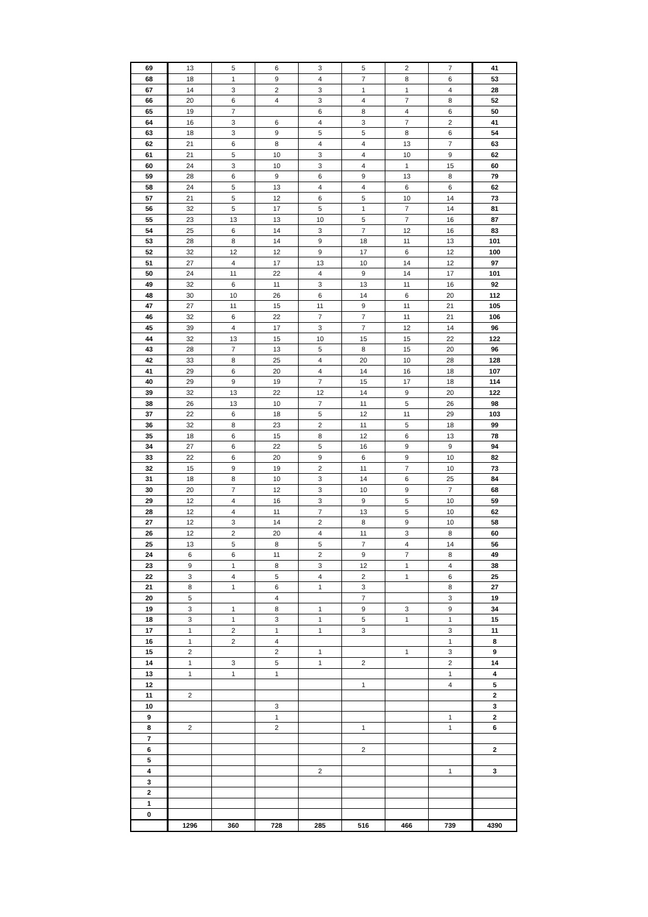| 69 | 13 | 5 | 6 | 3 | 5 | 2 | 7 | 41 |
| 68 | 18 | 1 | 9 | 4 | 7 | 8 | 6 | 53 |
| 67 | 14 | 3 | 2 | 3 | 1 | 1 | 4 | 28 |
| 66 | 20 | 6 | 4 | 3 | 4 | 7 | 8 | 52 |
| 65 | 19 | 7 | | 6 | 8 | 4 | 6 | 50 |
| 64 | 16 | 3 | 6 | 4 | 3 | 7 | 2 | 41 |
| 63 | 18 | 3 | 9 | 5 | 5 | 8 | 6 | 54 |
| 62 | 21 | 6 | 8 | 4 | 4 | 13 | 7 | 63 |
| 61 | 21 | 5 | 10 | 3 | 4 | 10 | 9 | 62 |
| 60 | 24 | 3 | 10 | 3 | 4 | 1 | 15 | 60 |
| 59 | 28 | 6 | 9 | 6 | 9 | 13 | 8 | 79 |
| 58 | 24 | 5 | 13 | 4 | 4 | 6 | 6 | 62 |
| 57 | 21 | 5 | 12 | 6 | 5 | 10 | 14 | 73 |
| 56 | 32 | 5 | 17 | 5 | 1 | 7 | 14 | 81 |
| 55 | 23 | 13 | 13 | 10 | 5 | 7 | 16 | 87 |
| 54 | 25 | 6 | 14 | 3 | 7 | 12 | 16 | 83 |
| 53 | 28 | 8 | 14 | 9 | 18 | 11 | 13 | 101 |
| 52 | 32 | 12 | 12 | 9 | 17 | 6 | 12 | 100 |
| 51 | 27 | 4 | 17 | 13 | 10 | 14 | 12 | 97 |
| 50 | 24 | 11 | 22 | 4 | 9 | 14 | 17 | 101 |
| 49 | 32 | 6 | 11 | 3 | 13 | 11 | 16 | 92 |
| 48 | 30 | 10 | 26 | 6 | 14 | 6 | 20 | 112 |
| 47 | 27 | 11 | 15 | 11 | 9 | 11 | 21 | 105 |
| 46 | 32 | 6 | 22 | 7 | 7 | 11 | 21 | 106 |
| 45 | 39 | 4 | 17 | 3 | 7 | 12 | 14 | 96 |
| 44 | 32 | 13 | 15 | 10 | 15 | 15 | 22 | 122 |
| 43 | 28 | 7 | 13 | 5 | 8 | 15 | 20 | 96 |
| 42 | 33 | 8 | 25 | 4 | 20 | 10 | 28 | 128 |
| 41 | 29 | 6 | 20 | 4 | 14 | 16 | 18 | 107 |
| 40 | 29 | 9 | 19 | 7 | 15 | 17 | 18 | 114 |
| 39 | 32 | 13 | 22 | 12 | 14 | 9 | 20 | 122 |
| 38 | 26 | 13 | 10 | 7 | 11 | 5 | 26 | 98 |
| 37 | 22 | 6 | 18 | 5 | 12 | 11 | 29 | 103 |
| 36 | 32 | 8 | 23 | 2 | 11 | 5 | 18 | 99 |
| 35 | 18 | 6 | 15 | 8 | 12 | 6 | 13 | 78 |
| 34 | 27 | 6 | 22 | 5 | 16 | 9 | 9 | 94 |
| 33 | 22 | 6 | 20 | 9 | 6 | 9 | 10 | 82 |
| 32 | 15 | 9 | 19 | 2 | 11 | 7 | 10 | 73 |
| 31 | 18 | 8 | 10 | 3 | 14 | 6 | 25 | 84 |
| 30 | 20 | 7 | 12 | 3 | 10 | 9 | 7 | 68 |
| 29 | 12 | 4 | 16 | 3 | 9 | 5 | 10 | 59 |
| 28 | 12 | 4 | 11 | 7 | 13 | 5 | 10 | 62 |
| 27 | 12 | 3 | 14 | 2 | 8 | 9 | 10 | 58 |
| 26 | 12 | 2 | 20 | 4 | 11 | 3 | 8 | 60 |
| 25 | 13 | 5 | 8 | 5 | 7 | 4 | 14 | 56 |
| 24 | 6 | 6 | 11 | 2 | 9 | 7 | 8 | 49 |
| 23 | 9 | 1 | 8 | 3 | 12 | 1 | 4 | 38 |
| 22 | 3 | 4 | 5 | 4 | 2 | 1 | 6 | 25 |
| 21 | 8 | 1 | 6 | 1 | 3 | | 8 | 27 |
| 20 | 5 | | 4 | | 7 | | 3 | 19 |
| 19 | 3 | 1 | 8 | 1 | 9 | 3 | 9 | 34 |
| 18 | 3 | 1 | 3 | 1 | 5 | 1 | 1 | 15 |
| 17 | 1 | 2 | 1 | 1 | 3 | | 3 | 11 |
| 16 | 1 | 2 | 4 | | | | 1 | 8 |
| 15 | 2 | | 2 | 1 | | 1 | 3 | 9 |
| 14 | 1 | 3 | 5 | 1 | 2 | | 2 | 14 |
| 13 | 1 | 1 | 1 | | | | 1 | 4 |
| 12 | | | | | 1 | | 4 | 5 |
| 11 | 2 | | | | | | | 2 |
| 10 | | | 3 | | | | | 3 |
| 9 | | | 1 | | | | 1 | 2 |
| 8 | 2 | | 2 | | 1 | | 1 | 6 |
| 7 | | | | | | | | |
| 6 | | | | | 2 | | | 2 |
| 5 | | | | | | | | |
| 4 | | | | 2 | | | 1 | 3 |
| 3 | | | | | | | | |
| 2 | | | | | | | | |
| 1 | | | | | | | | |
| 0 | | | | | | | | |
| | 1296 | 360 | 728 | 285 | 516 | 466 | 739 | 4390 |